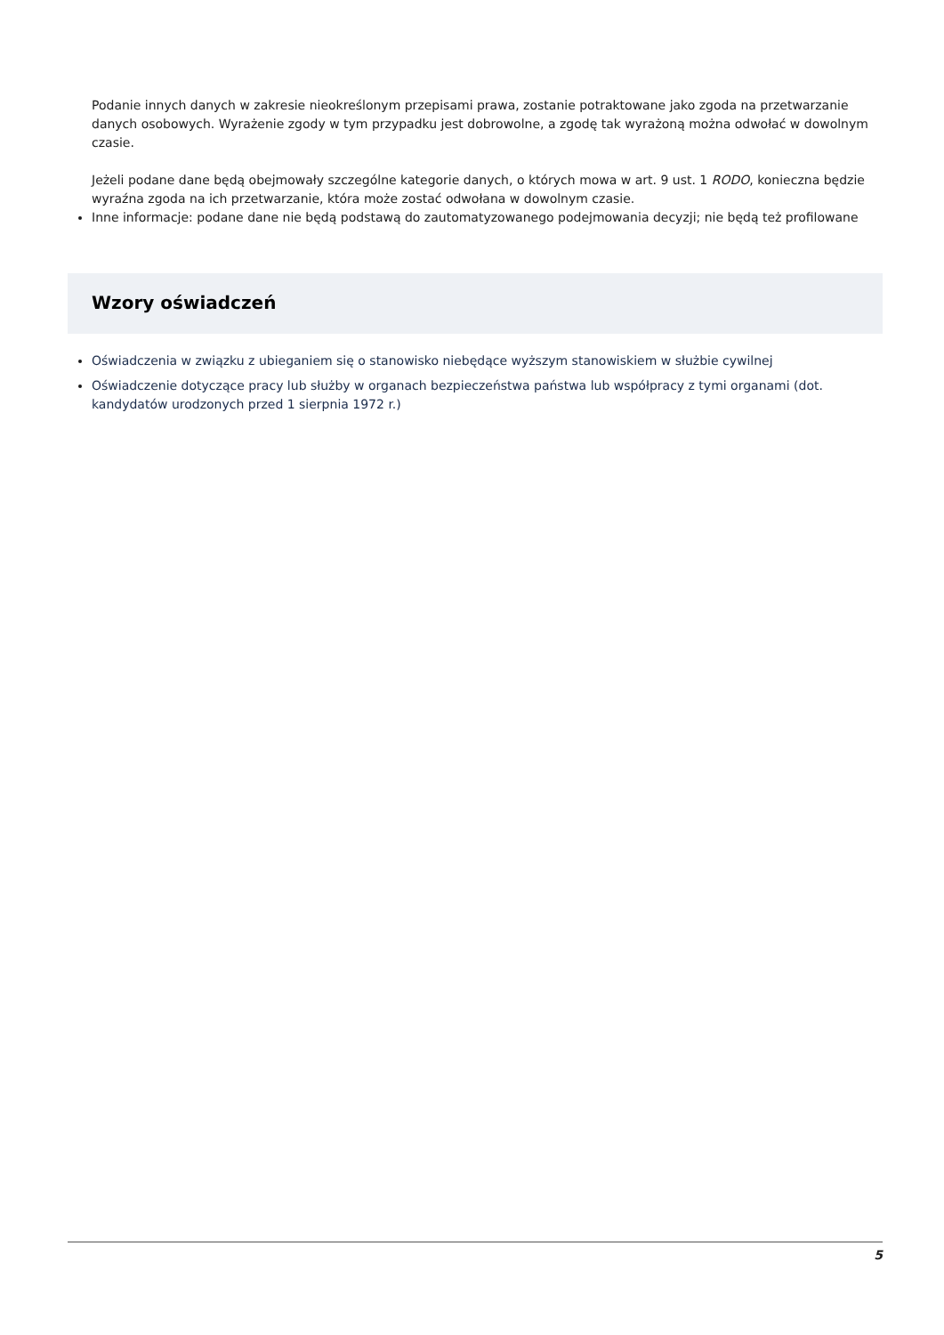Podanie innych danych w zakresie nieokreślonym przepisami prawa, zostanie potraktowane jako zgoda na przetwarzanie danych osobowych. Wyrażenie zgody w tym przypadku jest dobrowolne, a zgodę tak wyrażoną można odwołać w dowolnym czasie.
Jeżeli podane dane będą obejmowały szczególne kategorie danych, o których mowa w art. 9 ust. 1 RODO, konieczna będzie wyraźna zgoda na ich przetwarzanie, która może zostać odwołana w dowolnym czasie.
Inne informacje: podane dane nie będą podstawą do zautomatyzowanego podejmowania decyzji; nie będą też profilowane
Wzory oświadczeń
Oświadczenia w związku z ubieganiem się o stanowisko niebędące wyższym stanowiskiem w służbie cywilnej
Oświadczenie dotyczące pracy lub służby w organach bezpieczeństwa państwa lub współpracy z tymi organami (dot. kandydatów urodzonych przed 1 sierpnia 1972 r.)
5